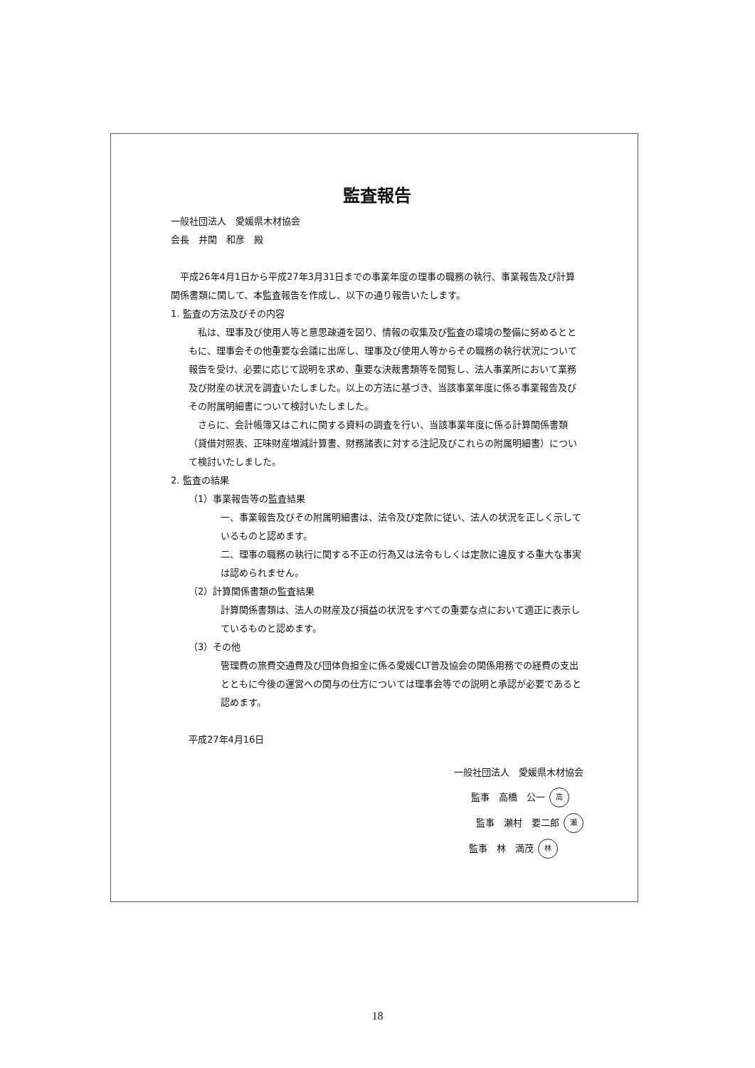監査報告
一般社団法人　愛媛県木材協会
会長　井関　和彦　殿
　平成26年4月1日から平成27年3月31日までの事業年度の理事の職務の執行、事業報告及び計算関係書類に関して、本監査報告を作成し、以下の通り報告いたします。
1. 監査の方法及びその内容
　私は、理事及び使用人等と意思疎通を図り、情報の収集及び監査の環境の整備に努めるとともに、理事会その他重要な会議に出席し、理事及び使用人等からその職務の執行状況について報告を受け、必要に応じて説明を求め、重要な決裁書類等を閲覧し、法人事業所において業務及び財産の状況を調査いたしました。以上の方法に基づき、当該事業年度に係る事業報告及びその附属明細書について検討いたしました。
　さらに、会計帳簿又はこれに関する資料の調査を行い、当該事業年度に係る計算関係書類（貸借対照表、正味財産増減計算書、財務諸表に対する注記及びこれらの附属明細書）について検討いたしました。
2. 監査の結果
（1）事業報告等の監査結果
一、事業報告及びその附属明細書は、法令及び定款に従い、法人の状況を正しく示しているものと認めます。
二、理事の職務の執行に関する不正の行為又は法令もしくは定款に違反する重大な事実は認められません。
（2）計算関係書類の監査結果
計算関係書類は、法人の財産及び損益の状況をすべての重要な点において適正に表示しているものと認めます。
（3）その他
管理費の旅費交通費及び団体負担金に係る愛媛CLT普及協会の関係用務での経費の支出とともに今後の運営への関与の仕方については理事会等での説明と承認が必要であると認めます。
平成27年4月16日
一般社団法人　愛媛県木材協会
監事　高橋　公一 高
監事　瀬村　要二郎 瀬
監事　林　満茂 林
18